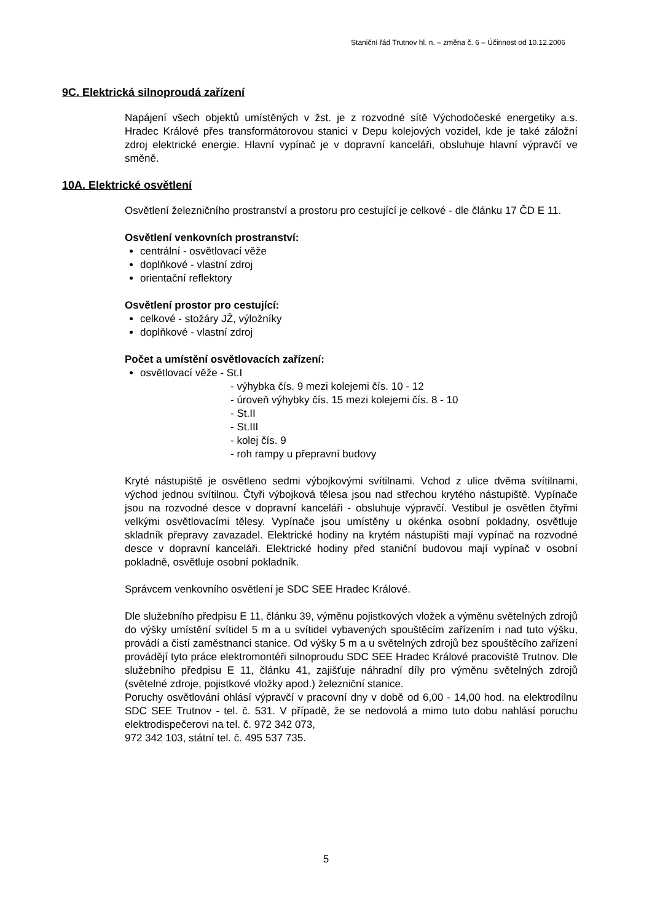Staniční řád Trutnov hl. n. – změna č. 6 – Účinnost od 10.12.2006
9C. Elektrická silnoproudá zařízení
Napájení všech objektů umístěných v žst. je z rozvodné sítě Východočeské energetiky a.s. Hradec Králové přes transformátorovou stanici v Depu kolejových vozidel, kde je také záložní zdroj elektrické energie. Hlavní vypínač je v dopravní kanceláři, obsluhuje hlavní výpravčí ve směně.
10A. Elektrické osvětlení
Osvětlení železničního prostranství a prostoru pro cestující je celkové - dle článku 17 ČD E 11.
Osvětlení venkovních prostranství:
centrální - osvětlovací věže
doplňkové - vlastní zdroj
orientační reflektory
Osvětlení prostor pro cestující:
celkové - stožáry JŽ, výložníky
doplňkové - vlastní zdroj
Počet a umístění osvětlovacích zařízení:
osvětlovací věže - St.I
- výhybka čís. 9 mezi kolejemi čís. 10 - 12
- úroveň výhybky čís. 15 mezi kolejemi čís. 8 - 10
- St.II
- St.III
- kolej čís. 9
- roh rampy u přepravní budovy
Kryté nástupiště je osvětleno sedmi výbojkovými svítilnami. Vchod z ulice dvěma svítilnami, východ jednou svítilnou. Čtyři výbojková tělesa jsou nad střechou krytého nástupiště. Vypínače jsou na rozvodné desce v dopravní kanceláři - obsluhuje výpravčí. Vestibul je osvětlen čtyřmi velkými osvětlovacími tělesy. Vypínače jsou umístěny u okénka osobní pokladny, osvětluje skladník přepravy zavazadel. Elektrické hodiny na krytém nástupišti mají vypínač na rozvodné desce v dopravní kanceláři. Elektrické hodiny před staniční budovou mají vypínač v osobní pokladně, osvětluje osobní pokladník.
Správcem venkovního osvětlení je SDC SEE Hradec Králové.
Dle služebního předpisu E 11, článku 39, výměnu pojistkových vložek a výměnu světelných zdrojů do výšky umístění svítidel 5 m a u svítidel vybavených spouštěcím zařízením i nad tuto výšku, provádí a čistí zaměstnanci stanice. Od výšky 5 m a u světelných zdrojů bez spouštěcího zařízení provádějí tyto práce elektromontéři silnoproudu SDC SEE Hradec Králové pracoviště Trutnov. Dle služebního předpisu E 11, článku 41, zajišťuje náhradní díly pro výměnu světelných zdrojů (světelné zdroje, pojistkové vložky apod.) železniční stanice.
Poruchy osvětlování ohlásí výpravčí v pracovní dny v době od 6,00 - 14,00 hod. na elektrodílnu SDC SEE Trutnov - tel. č. 531. V případě, že se nedovolá a mimo tuto dobu nahlásí poruchu elektrodispečerovi na tel. č. 972 342 073,
972 342 103, státní tel. č. 495 537 735.
5